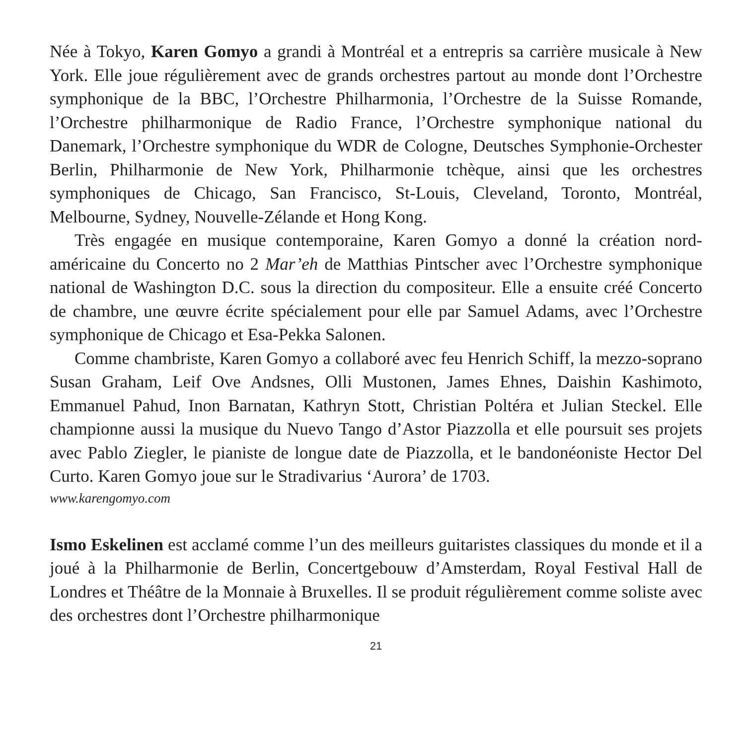Née à Tokyo, Karen Gomyo a grandi à Montréal et a entrepris sa carrière musicale à New York. Elle joue régulièrement avec de grands orchestres partout au monde dont l’Orchestre symphonique de la BBC, l’Orchestre Philharmonia, l’Orchestre de la Suisse Romande, l’Orchestre philharmonique de Radio France, l’Orchestre symphonique national du Danemark, l’Orchestre symphonique du WDR de Cologne, Deutsches Symphonie-Orchester Berlin, Philharmonie de New York, Philharmonie tchèque, ainsi que les orchestres symphoniques de Chicago, San Francisco, St-Louis, Cleveland, Toronto, Montréal, Melbourne, Sydney, Nouvelle-Zélande et Hong Kong.
Très engagée en musique contemporaine, Karen Gomyo a donné la création nord-américaine du Concerto no 2 Mar’eh de Matthias Pintscher avec l’Orchestre symphonique national de Washington D.C. sous la direction du compositeur. Elle a ensuite créé Concerto de chambre, une œuvre écrite spécialement pour elle par Samuel Adams, avec l’Orchestre symphonique de Chicago et Esa-Pekka Salonen.
Comme chambriste, Karen Gomyo a collaboré avec feu Henrich Schiff, la mezzo-soprano Susan Graham, Leif Ove Andsnes, Olli Mustonen, James Ehnes, Daishin Kashimoto, Emmanuel Pahud, Inon Barnatan, Kathryn Stott, Christian Poltéra et Julian Steckel. Elle championne aussi la musique du Nuevo Tango d’Astor Piazzolla et elle poursuit ses projets avec Pablo Ziegler, le pianiste de longue date de Piazzolla, et le bandonéoniste Hector Del Curto. Karen Gomyo joue sur le Stradivarius ‘Aurora’ de 1703.
www.karengomyo.com
Ismo Eskelinen est acclamé comme l’un des meilleurs guitaristes classiques du monde et il a joué à la Philharmonie de Berlin, Concertgebouw d’Amsterdam, Royal Festival Hall de Londres et Théâtre de la Monnaie à Bruxelles. Il se produit régulièrement comme soliste avec des orchestres dont l’Orchestre philharmonique
21